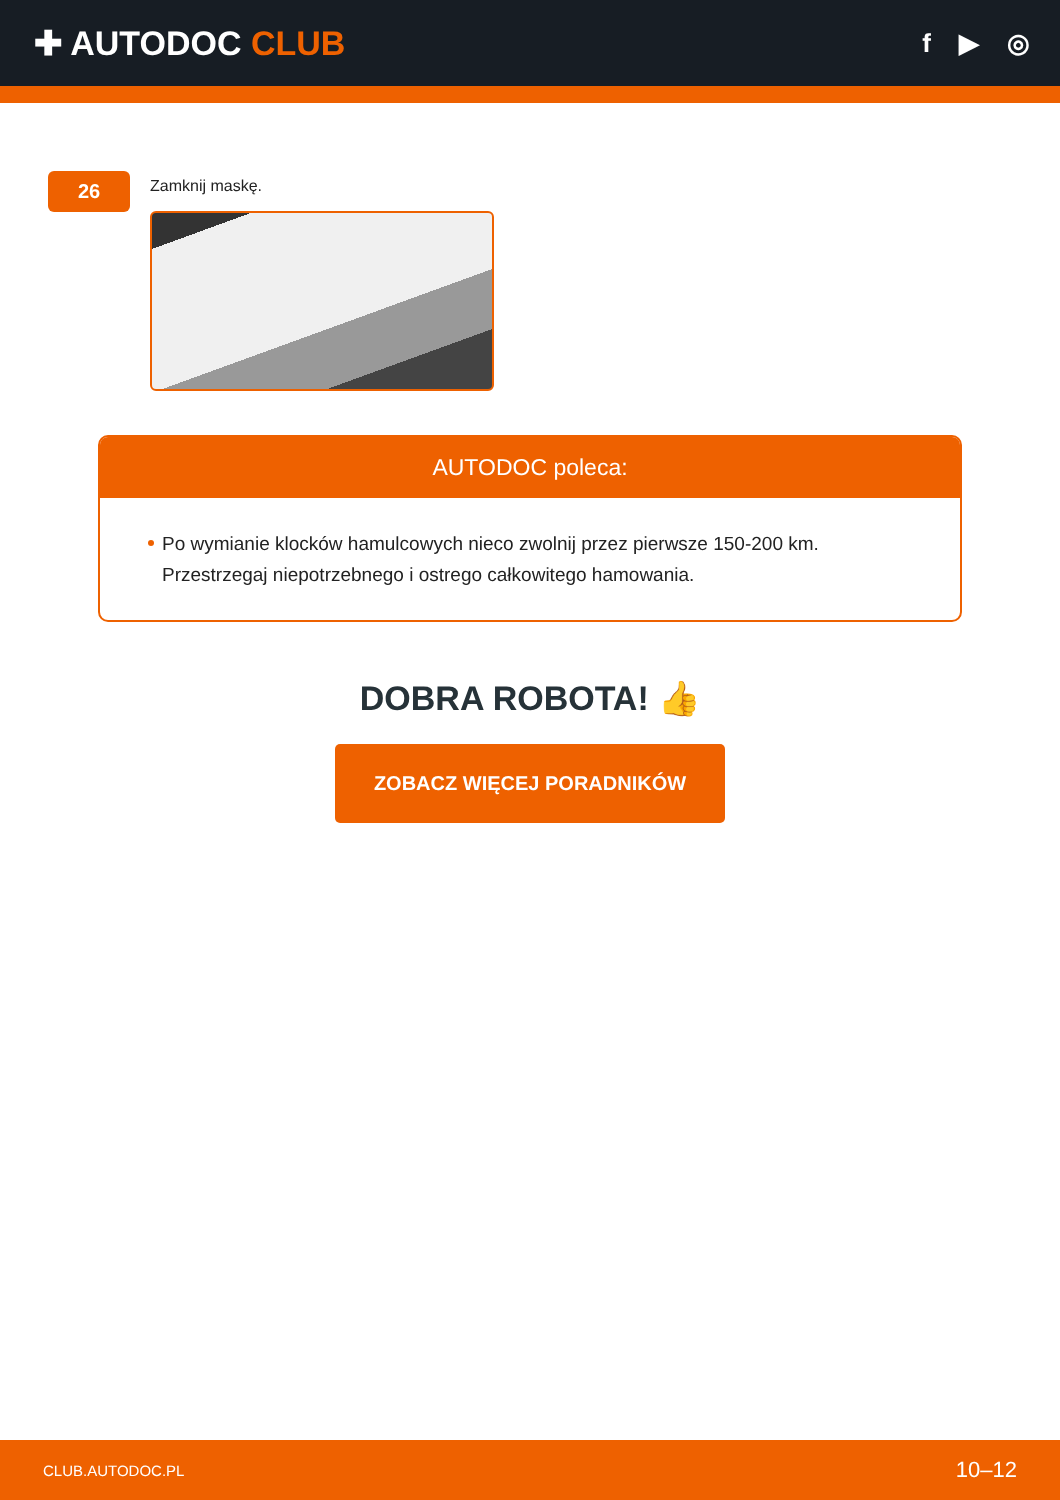✚ AUTODOC CLUB
f ▶ ◎
26
Zamknij maskę.
AUTODOC poleca:
Po wymianie klocków hamulcowych nieco zwolnij przez pierwsze 150-200 km. Przestrzegaj niepotrzebnego i ostrego całkowitego hamowania.
DOBRA ROBOTA! 👍
ZOBACZ WIĘCEJ PORADNIKÓW
CLUB.AUTODOC.PL 10–12